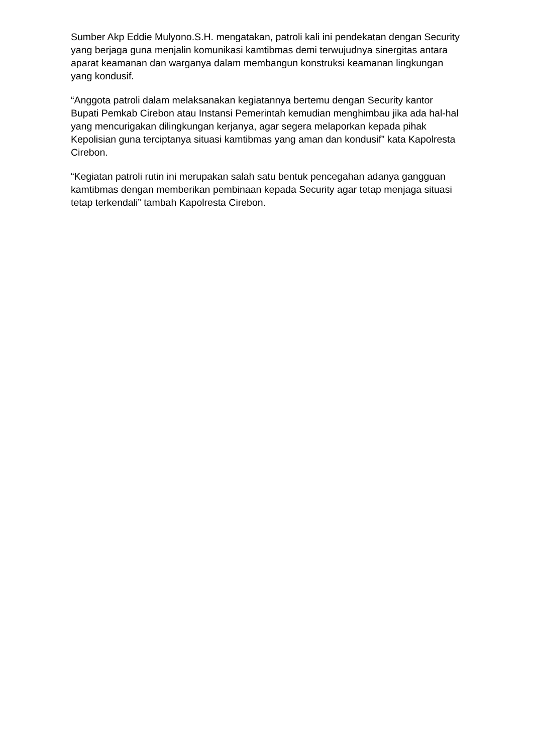Sumber Akp Eddie Mulyono.S.H. mengatakan, patroli kali ini pendekatan dengan Security yang berjaga guna menjalin komunikasi kamtibmas demi terwujudnya sinergitas antara aparat keamanan dan warganya dalam membangun konstruksi keamanan lingkungan yang kondusif.
“Anggota patroli dalam melaksanakan kegiatannya bertemu dengan Security kantor Bupati Pemkab Cirebon atau Instansi Pemerintah kemudian menghimbau jika ada hal-hal yang mencurigakan dilingkungan kerjanya, agar segera melaporkan kepada pihak Kepolisian guna terciptanya situasi kamtibmas yang aman dan kondusif” kata Kapolresta Cirebon.
“Kegiatan patroli rutin ini merupakan salah satu bentuk pencegahan adanya gangguan kamtibmas dengan memberikan pembinaan kepada Security agar tetap menjaga situasi tetap terkendali” tambah Kapolresta Cirebon.